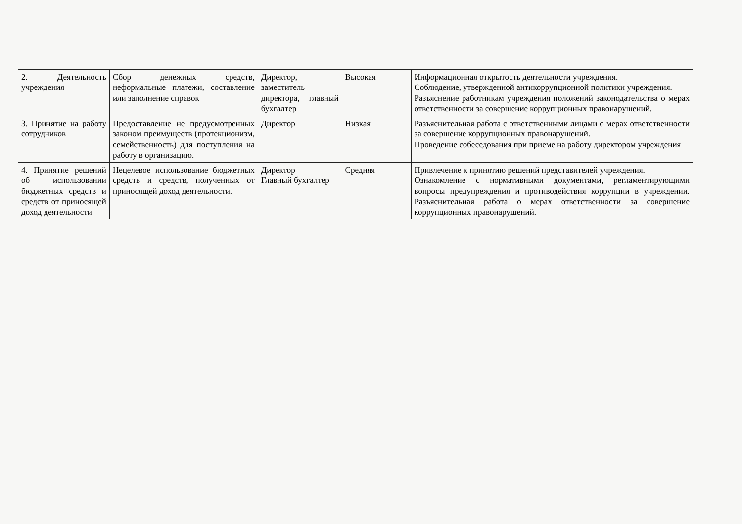| 2. Деятельность учреждения | Сбор денежных средств, неформальные платежи, составление или заполнение справок | Директор, заместитель директора, главный бухгалтер | Высокая | Информационная открытость деятельности учреждения. Соблюдение, утвержденной антикоррупционной политики учреждения. Разъяснение работникам учреждения положений законодательства о мерах ответственности за совершение коррупционных правонарушений. |
| 3. Принятие на работу сотрудников | Предоставление не предусмотренных законом преимуществ (протекционизм, семейственность) для поступления на работу в организацию. | Директор | Низкая | Разъяснительная работа с ответственными лицами о мерах ответственности за совершение коррупционных правонарушений. Проведение собеседования при приеме на работу директором учреждения |
| 4. Принятие решений об использовании бюджетных средств и средств от приносящей доход деятельности | Нецелевое использование бюджетных средств и средств, полученных от приносящей доход деятельности. | Директор Главный бухгалтер | Средняя | Привлечение к принятию решений представителей учреждения. Ознакомление с нормативными документами, регламентирующими вопросы предупреждения и противодействия коррупции в учреждении. Разъяснительная работа о мерах ответственности за совершение коррупционных правонарушений. |